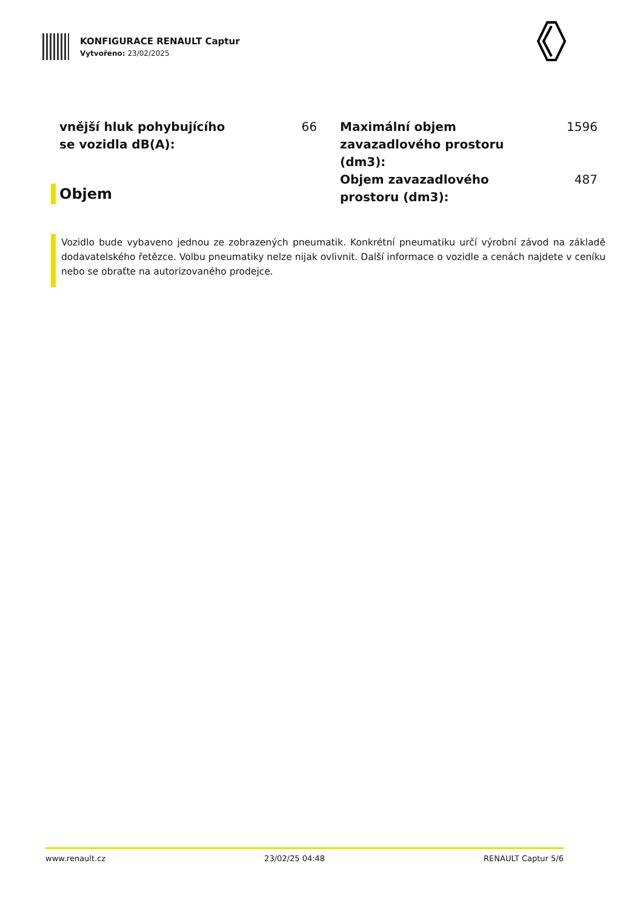KONFIGURACE RENAULT Captur
Vytvořeno: 23/02/2025
vnější hluk pohybujícího se vozidla dB(A): 66
Objem
Maximální objem zavazadlového prostoru (dm3): 1596
Objem zavazadlového prostoru (dm3): 487
Vozidlo bude vybaveno jednou ze zobrazených pneumatik. Konkrétní pneumatiku určí výrobní závod na základě dodavatelského řetězce. Volbu pneumatiky nelze nijak ovlivnit. Další informace o vozidle a cenách najdete v ceníku nebo se obraťte na autorizovaného prodejce.
www.renault.cz 23/02/25 04:48 RENAULT Captur 5/6